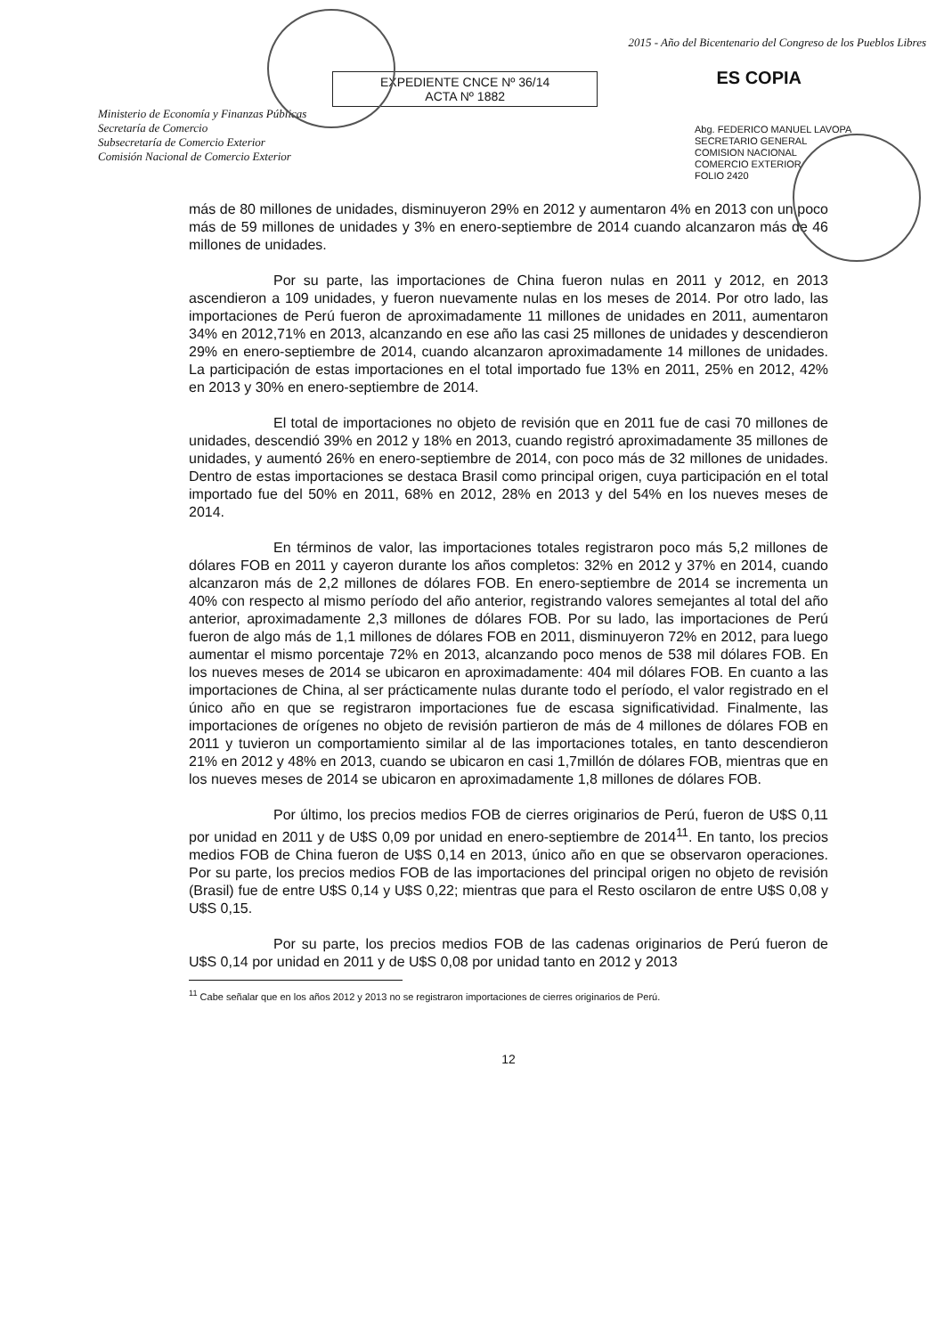Ministerio de Economía y Finanzas Públicas
Secretaría de Comercio
Subsecretaría de Comercio Exterior
Comisión Nacional de Comercio Exterior
EXPEDIENTE CNCE Nº 36/14
ACTA Nº 1882
2015 - Año del Bicentenario del Congreso de los Pueblos Libres
ES COPIA
Abg. FEDERICO MANUEL LAVOPA
SECRETARIO GENERAL
COMISION NACIONAL
COMERCIO EXTERIOR
FOLIO 2420
más de 80 millones de unidades, disminuyeron 29% en 2012 y aumentaron 4% en 2013 con un poco más de 59 millones de unidades y 3% en enero-septiembre de 2014 cuando alcanzaron más de 46 millones de unidades.
Por su parte, las importaciones de China fueron nulas en 2011 y 2012, en 2013 ascendieron a 109 unidades, y fueron nuevamente nulas en los meses de 2014. Por otro lado, las importaciones de Perú fueron de aproximadamente 11 millones de unidades en 2011, aumentaron 34% en 2012,71% en 2013, alcanzando en ese año las casi 25 millones de unidades y descendieron 29% en enero-septiembre de 2014, cuando alcanzaron aproximadamente 14 millones de unidades. La participación de estas importaciones en el total importado fue 13% en 2011, 25% en 2012, 42% en 2013 y 30% en enero-septiembre de 2014.
El total de importaciones no objeto de revisión que en 2011 fue de casi 70 millones de unidades, descendió 39% en 2012 y 18% en 2013, cuando registró aproximadamente 35 millones de unidades, y aumentó 26% en enero-septiembre de 2014, con poco más de 32 millones de unidades. Dentro de estas importaciones se destaca Brasil como principal origen, cuya participación en el total importado fue del 50% en 2011, 68% en 2012, 28% en 2013 y del 54% en los nueves meses de 2014.
En términos de valor, las importaciones totales registraron poco más 5,2 millones de dólares FOB en 2011 y cayeron durante los años completos: 32% en 2012 y 37% en 2014, cuando alcanzaron más de 2,2 millones de dólares FOB. En enero-septiembre de 2014 se incrementa un 40% con respecto al mismo período del año anterior, registrando valores semejantes al total del año anterior, aproximadamente 2,3 millones de dólares FOB. Por su lado, las importaciones de Perú fueron de algo más de 1,1 millones de dólares FOB en 2011, disminuyeron 72% en 2012, para luego aumentar el mismo porcentaje 72% en 2013, alcanzando poco menos de 538 mil dólares FOB. En los nueves meses de 2014 se ubicaron en aproximadamente: 404 mil dólares FOB. En cuanto a las importaciones de China, al ser prácticamente nulas durante todo el período, el valor registrado en el único año en que se registraron importaciones fue de escasa significatividad. Finalmente, las importaciones de orígenes no objeto de revisión partieron de más de 4 millones de dólares FOB en 2011 y tuvieron un comportamiento similar al de las importaciones totales, en tanto descendieron 21% en 2012 y 48% en 2013, cuando se ubicaron en casi 1,7millón de dólares FOB, mientras que en los nueves meses de 2014 se ubicaron en aproximadamente 1,8 millones de dólares FOB.
Por último, los precios medios FOB de cierres originarios de Perú, fueron de U$S 0,11 por unidad en 2011 y de U$S 0,09 por unidad en enero-septiembre de 2014<sup>11</sup>. En tanto, los precios medios FOB de China fueron de U$S 0,14 en 2013, único año en que se observaron operaciones. Por su parte, los precios medios FOB de las importaciones del principal origen no objeto de revisión (Brasil) fue de entre U$S 0,14 y U$S 0,22; mientras que para el Resto oscilaron de entre U$S 0,08 y U$S 0,15.
Por su parte, los precios medios FOB de las cadenas originarios de Perú fueron de U$S 0,14 por unidad en 2011 y de U$S 0,08 por unidad tanto en 2012 y 2013
<sup>11</sup> Cabe señalar que en los años 2012 y 2013 no se registraron importaciones de cierres originarios de Perú.
12